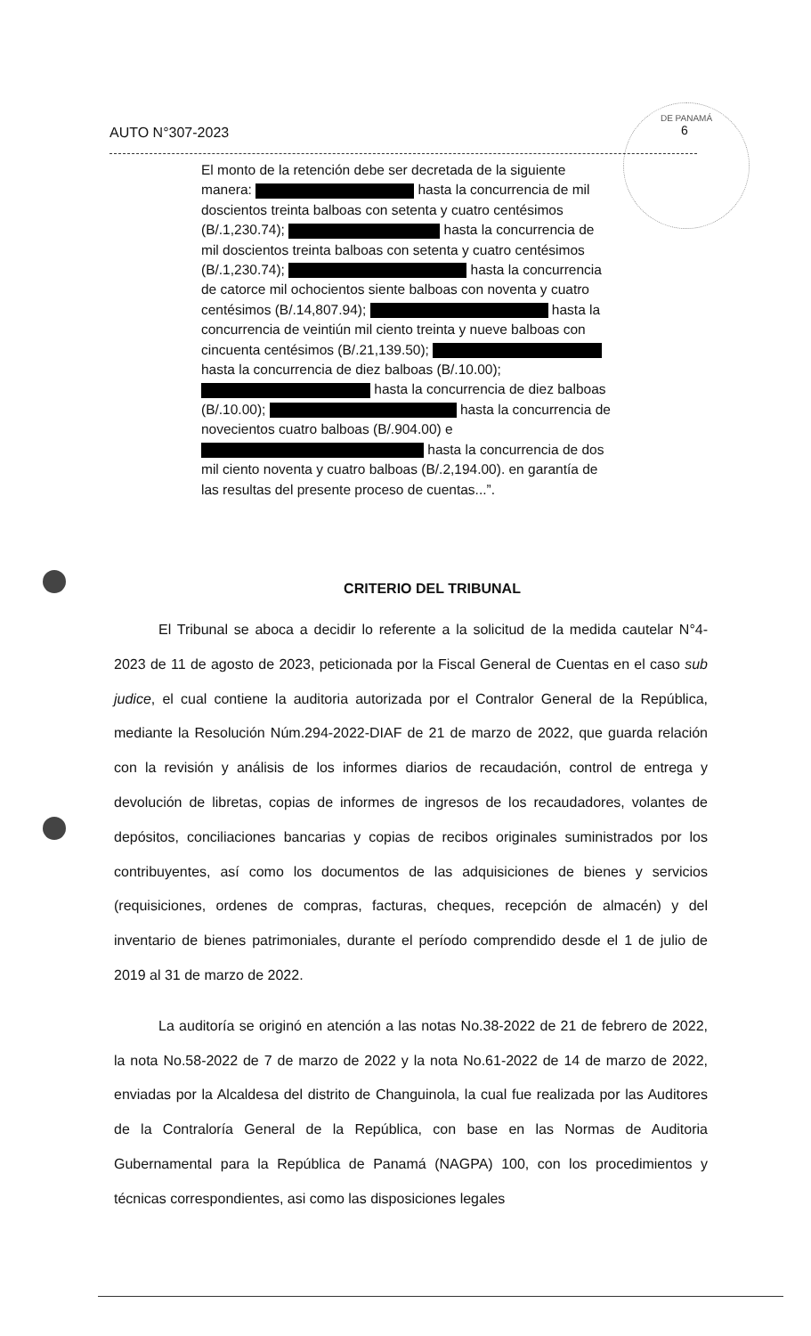AUTO N°307-2023
DE PANAMÁ
6
El monto de la retención debe ser decretada de la siguiente manera: hasta la concurrencia de mil doscientos treinta balboas con setenta y cuatro centésimos (B/.1,230.74); hasta la concurrencia de mil doscientos treinta balboas con setenta y cuatro centésimos (B/.1,230.74); hasta la concurrencia de catorce mil ochocientos siente balboas con noventa y cuatro centésimos (B/.14,807.94); hasta la concurrencia de veintiún mil ciento treinta y nueve balboas con cincuenta centésimos (B/.21,139.50); hasta la concurrencia de diez balboas (B/.10.00); hasta la concurrencia de diez balboas (B/.10.00); hasta la concurrencia de novecientos cuatro balboas (B/.904.00) e hasta la concurrencia de dos mil ciento noventa y cuatro balboas (B/.2,194.00). en garantía de las resultas del presente proceso de cuentas...”.
CRITERIO DEL TRIBUNAL
El Tribunal se aboca a decidir lo referente a la solicitud de la medida cautelar N°4-2023 de 11 de agosto de 2023, peticionada por la Fiscal General de Cuentas en el caso sub judice, el cual contiene la auditoria autorizada por el Contralor General de la República, mediante la Resolución Núm.294-2022-DIAF de 21 de marzo de 2022, que guarda relación con la revisión y análisis de los informes diarios de recaudación, control de entrega y devolución de libretas, copias de informes de ingresos de los recaudadores, volantes de depósitos, conciliaciones bancarias y copias de recibos originales suministrados por los contribuyentes, así como los documentos de las adquisiciones de bienes y servicios (requisiciones, ordenes de compras, facturas, cheques, recepción de almacén) y del inventario de bienes patrimoniales, durante el período comprendido desde el 1 de julio de 2019 al 31 de marzo de 2022.
La auditoría se originó en atención a las notas No.38-2022 de 21 de febrero de 2022, la nota No.58-2022 de 7 de marzo de 2022 y la nota No.61-2022 de 14 de marzo de 2022, enviadas por la Alcaldesa del distrito de Changuinola, la cual fue realizada por las Auditores de la Contraloría General de la República, con base en las Normas de Auditoria Gubernamental para la República de Panamá (NAGPA) 100, con los procedimientos y técnicas correspondientes, asi como las disposiciones legales